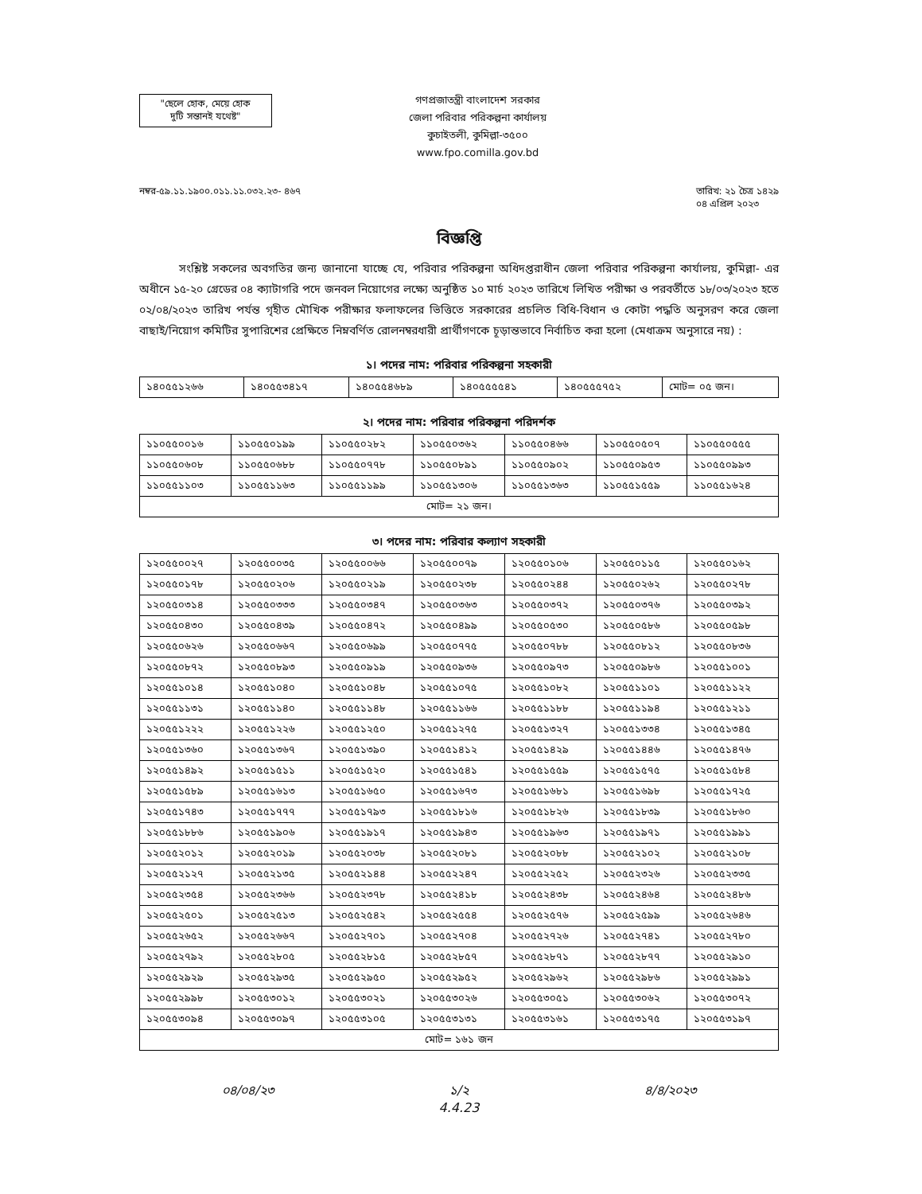"ছেলে হোক, মেয়ে হোক
দুটি সন্তানই যথেষ্ট"
গণপ্রজাতন্ত্রী বাংলাদেশ সরকার
জেলা পরিবার পরিকল্পনা কার্যালয়
কুচাইতলী, কুমিল্লা-৩৫০০
www.fpo.comilla.gov.bd
নম্বর-৫৯.১১.১৯০০.০১১.১১.০৩২.২৩- ৪৬৭
তারিখ: ২১ চৈত্র ১৪২৯
০৪ এপ্রিল ২০২৩
বিজ্ঞপ্তি
সংশ্লিষ্ট সকলের অবগতির জন্য জানানো যাচ্ছে যে, পরিবার পরিকল্পনা অধিদপ্তরাধীন জেলা পরিবার পরিকল্পনা কার্যালয়, কুমিল্লা- এর অধীনে ১৫-২০ গ্রেডের ০৪ ক্যাটাগরি পদে জনবল নিয়োগের লক্ষ্যে অনুষ্ঠিত ১০ মার্চ ২০২৩ তারিখে লিখিত পরীক্ষা ও পরবর্তীতে ১৮/০৩/২০২৩ হতে ০২/০৪/২০২৩ তারিখ পর্যন্ত গৃহীত মৌখিক পরীক্ষার ফলাফলের ভিত্তিতে সরকারের প্রচলিত বিধি-বিধান ও কোটা পদ্ধতি অনুসরণ করে জেলা বাছাই/নিয়োগ কমিটির সুপারিশের প্রেক্ষিতে নিম্নবর্ণিত রোলনম্বরধারী প্রার্থীগণকে চূড়ান্তভাবে নির্বাচিত করা হলো (মেধাক্রম অনুসারে নয়) :
১। পদের নাম: পরিবার পরিকল্পনা সহকারী
| ১৪০৫৫১২৬৬ | ১৪০৫৫৩৪১৭ | ১৪০৫৫৪৬৮৯ | ১৪০৫৫৫৫৪১ | ১৪০৫৫৫৭৫২ | মোট= ০৫ জন। |
২। পদের নাম: পরিবার পরিকল্পনা পরিদর্শক
| ১১০৫৫০০১৬ | ১১০৫৫০১৯৯ | ১১০৫৫০২৮২ | ১১০৫৫০৩৬২ | ১১০৫৫০৪৬৬ | ১১০৫৫০৫০৭ | ১১০৫৫০৫৫৫ |
| ১১০৫৫০৬০৮ | ১১০৫৫০৬৮৮ | ১১০৫৫০৭৭৮ | ১১০৫৫০৮৯১ | ১১০৫৫০৯০২ | ১১০৫৫০৯৫৩ | ১১০৫৫০৯৯৩ |
| ১১০৫৫১১০৩ | ১১০৫৫১১৬৩ | ১১০৫৫১১৯৯ | ১১০৫৫১৩০৬ | ১১০৫৫১৩৬৩ | ১১০৫৫১৫৫৯ | ১১০৫৫১৬২৪ |
| মোট= ২১ জন। | | | | | | |
৩। পদের নাম: পরিবার কল্যাণ সহকারী
| ১২০৫৫০০২৭ | ১২০৫৫০০৩৫ | ১২০৫৫০০৬৬ | ১২০৫৫০০৭৯ | ১২০৫৫০১০৬ | ১২০৫৫০১১৫ | ১২০৫৫০১৬২ |
| ১২০৫৫০১৭৮ | ১২০৫৫০২০৬ | ১২০৫৫০২১৯ | ১২০৫৫০২৩৮ | ১২০৫৫০২৪৪ | ১২০৫৫০২৬২ | ১২০৫৫০২৭৮ |
| ১২০৫৫০৩১৪ | ১২০৫৫০৩৩৩ | ১২০৫৫০৩৪৭ | ১২০৫৫০৩৬৩ | ১২০৫৫০৩৭২ | ১২০৫৫০৩৭৬ | ১২০৫৫০৩৯২ |
| ১২০৫৫০৪৩০ | ১২০৫৫০৪৩৯ | ১২০৫৫০৪৭২ | ১২০৫৫০৪৯৯ | ১২০৫৫০৫৩০ | ১২০৫৫০৫৮৬ | ১২০৫৫০৫৯৮ |
| ১২০৫৫০৬২৬ | ১২০৫৫০৬৬৭ | ১২০৫৫০৬৯৯ | ১২০৫৫০৭৭৫ | ১২০৫৫০৭৮৮ | ১২০৫৫০৮১২ | ১২০৫৫০৮৩৬ |
| ১২০৫৫০৮৭২ | ১২০৫৫০৮৯৩ | ১২০৫৫০৯১৯ | ১২০৫৫০৯৩৬ | ১২০৫৫০৯৭৩ | ১২০৫৫০৯৮৬ | ১২০৫৫১০০১ |
| ১২০৫৫১০১৪ | ১২০৫৫১০৪০ | ১২০৫৫১০৪৮ | ১২০৫৫১০৭৫ | ১২০৫৫১০৮২ | ১২০৫৫১১০১ | ১২০৫৫১১২২ |
| ১২০৫৫১১৩১ | ১২০৫৫১১৪০ | ১২০৫৫১১৪৮ | ১২০৫৫১১৬৬ | ১২০৫৫১১৮৮ | ১২০৫৫১১৯৪ | ১২০৫৫১২১১ |
| ১২০৫৫১২২২ | ১২০৫৫১২২৬ | ১২০৫৫১২৫০ | ১২০৫৫১২৭৫ | ১২০৫৫১৩২৭ | ১২০৫৫১৩৩৪ | ১২০৫৫১৩৪৫ |
| ১২০৫৫১৩৬০ | ১২০৫৫১৩৬৭ | ১২০৫৫১৩৯০ | ১২০৫৫১৪১২ | ১২০৫৫১৪২৯ | ১২০৫৫১৪৪৬ | ১২০৫৫১৪৭৬ |
| ১২০৫৫১৪৯২ | ১২০৫৫১৫১১ | ১২০৫৫১৫২০ | ১২০৫৫১৫৪১ | ১২০৫৫১৫৫৯ | ১২০৫৫১৫৭৫ | ১২০৫৫১৫৮৪ |
| ১২০৫৫১৫৮৯ | ১২০৫৫১৬১৩ | ১২০৫৫১৬৫০ | ১২০৫৫১৬৭৩ | ১২০৫৫১৬৮১ | ১২০৫৫১৬৯৮ | ১২০৫৫১৭২৫ |
| ১২০৫৫১৭৪৩ | ১২০৫৫১৭৭৭ | ১২০৫৫১৭৯৩ | ১২০৫৫১৮১৬ | ১২০৫৫১৮২৬ | ১২০৫৫১৮৩৯ | ১২০৫৫১৮৬০ |
| ১২০৫৫১৮৮৬ | ১২০৫৫১৯০৬ | ১২০৫৫১৯১৭ | ১২০৫৫১৯৪৩ | ১২০৫৫১৯৬৩ | ১২০৫৫১৯৭১ | ১২০৫৫১৯৯১ |
| ১২০৫৫২০১২ | ১২০৫৫২০১৯ | ১২০৫৫২০৩৮ | ১২০৫৫২০৮১ | ১২০৫৫২০৮৮ | ১২০৫৫২১০২ | ১২০৫৫২১০৮ |
| ১২০৫৫২১২৭ | ১২০৫৫২১৩৫ | ১২০৫৫২১৪৪ | ১২০৫৫২২৪৭ | ১২০৫৫২২৫২ | ১২০৫৫২৩২৬ | ১২০৫৫২৩৩৫ |
| ১২০৫৫২৩৫৪ | ১২০৫৫২৩৬৬ | ১২০৫৫২৩৭৮ | ১২০৫৫২৪১৮ | ১২০৫৫২৪৩৮ | ১২০৫৫২৪৬৪ | ১২০৫৫২৪৮৬ |
| ১২০৫৫২৫০১ | ১২০৫৫২৫১৩ | ১২০৫৫২৫৪২ | ১২০৫৫২৫৫৪ | ১২০৫৫২৫৭৬ | ১২০৫৫২৫৯৯ | ১২০৫৫২৬৪৬ |
| ১২০৫৫২৬৫২ | ১২০৫৫২৬৬৭ | ১২০৫৫২৭০১ | ১২০৫৫২৭০৪ | ১২০৫৫২৭২৬ | ১২০৫৫২৭৪১ | ১২০৫৫২৭৮০ |
| ১২০৫৫২৭৯২ | ১২০৫৫২৮০৫ | ১২০৫৫২৮১৫ | ১২০৫৫২৮৫৭ | ১২০৫৫২৮৭১ | ১২০৫৫২৮৭৭ | ১২০৫৫২৯১০ |
| ১২০৫৫২৯২৯ | ১২০৫৫২৯৩৫ | ১২০৫৫২৯৫০ | ১২০৫৫২৯৫২ | ১২০৫৫২৯৬২ | ১২০৫৫২৯৮৬ | ১২০৫৫২৯৯১ |
| ১২০৫৫২৯৯৮ | ১২০৫৫৩০১২ | ১২০৫৫৩০২১ | ১২০৫৫৩০২৬ | ১২০৫৫৩০৫১ | ১২০৫৫৩০৬২ | ১২০৫৫৩০৭২ |
| ১২০৫৫৩০৯৪ | ১২০৫৫৩০৯৭ | ১২০৫৫৩১০৫ | ১২০৫৫৩১৩১ | ১২০৫৫৩১৬১ | ১২০৫৫৩১৭৫ | ১২০৫৫৩১৯৭ |
| মোট= ১৬১ জন | | | | | | |
০৪/০৪/২৩ ১/২
4.4.23
৪/৪/২০২৩